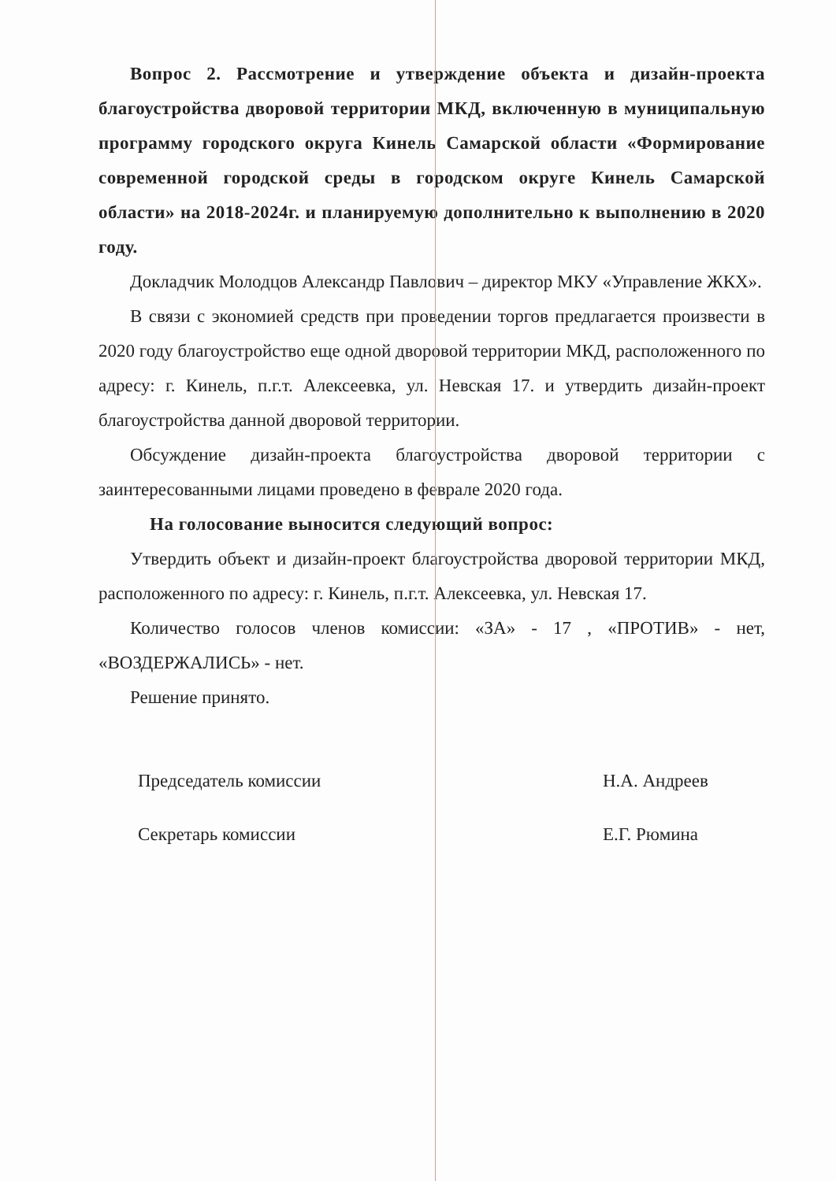Вопрос 2. Рассмотрение и утверждение объекта и дизайн-проекта благоустройства дворовой территории МКД, включенную в муниципальную программу городского округа Кинель Самарской области «Формирование современной городской среды в городском округе Кинель Самарской области» на 2018-2024г. и планируемую дополнительно к выполнению в 2020 году.
Докладчик Молодцов Александр Павлович – директор МКУ «Управление ЖКХ».
В связи с экономией средств при проведении торгов предлагается произвести в 2020 году благоустройство еще одной дворовой территории МКД, расположенного по адресу: г. Кинель, п.г.т. Алексеевка, ул. Невская 17. и утвердить дизайн-проект благоустройства данной дворовой территории.
Обсуждение дизайн-проекта благоустройства дворовой территории с заинтересованными лицами проведено в феврале 2020 года.
На голосование выносится следующий вопрос:
Утвердить объект и дизайн-проект благоустройства дворовой территории МКД, расположенного по адресу: г. Кинель, п.г.т. Алексеевка, ул. Невская 17.
Количество голосов членов комиссии: «ЗА» - 17 , «ПРОТИВ» - нет, «ВОЗДЕРЖАЛИСЬ» - нет.
Решение принято.
Председатель комиссии
Секретарь комиссии
Н.А. Андреев
Е.Г. Рюмина